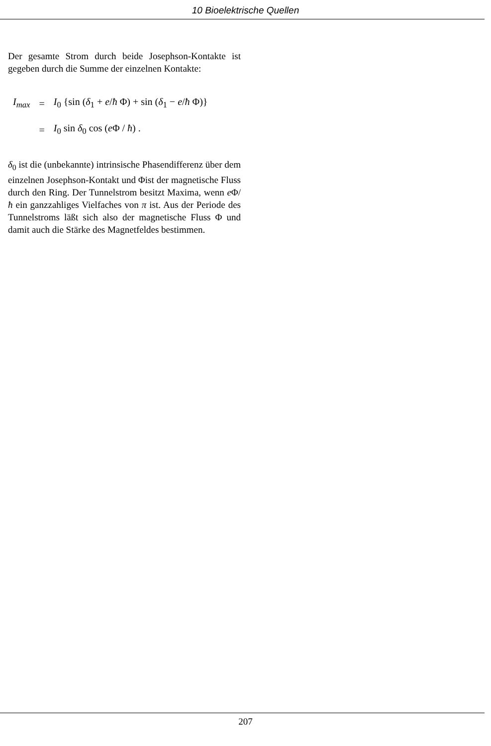10 Bioelektrische Quellen
Der gesamte Strom durch beide Josephson-Kontakte ist gegeben durch die Summe der einzelnen Kontakte:
| I<sub>max</sub> | = | I<sub>0</sub> {sin ( δ<sub>1</sub> + e / ħ Φ) + sin ( δ<sub>1</sub> − e / ħ Φ)} |
| | = | I<sub>0</sub> sin δ<sub>0</sub> cos ( e Φ / ħ ) . |
δ<sub>0</sub> ist die (unbekannte) intrinsische Phasendifferenz über dem einzelnen Josephson-Kontakt und Φist der magnetische Fluss durch den Ring. Der Tunnelstrom besitzt Maxima, wenn e Φ/ħ ein ganzzahliges Vielfaches von π ist. Aus der Periode des Tunnelstroms läßt sich also der magnetische Fluss Φ und damit auch die Stärke des Magnetfeldes bestimmen.
207